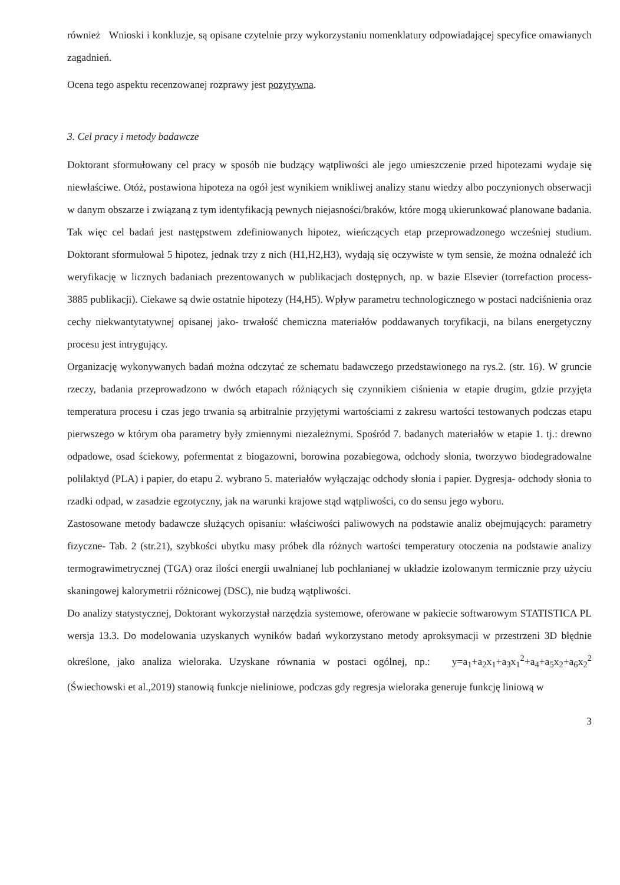również Wnioski i konkluzje, są opisane czytelnie przy wykorzystaniu nomenklatury odpowiadającej specyfice omawianych zagadnień.
Ocena tego aspektu recenzowanej rozprawy jest pozytywna.
3. Cel pracy i metody badawcze
Doktorant sformułowany cel pracy w sposób nie budzący wątpliwości ale jego umieszczenie przed hipotezami wydaje się niewłaściwe. Otóż, postawiona hipoteza na ogół jest wynikiem wnikliwej analizy stanu wiedzy albo poczynionych obserwacji w danym obszarze i związaną z tym identyfikacją pewnych niejasności/braków, które mogą ukierunkować planowane badania. Tak więc cel badań jest następstwem zdefiniowanych hipotez, wieńczących etap przeprowadzonego wcześniej studium. Doktorant sformułował 5 hipotez, jednak trzy z nich (H1,H2,H3), wydają się oczywiste w tym sensie, że można odnaleźć ich weryfikację w licznych badaniach prezentowanych w publikacjach dostępnych, np. w bazie Elsevier (torrefaction process- 3885 publikacji). Ciekawe są dwie ostatnie hipotezy (H4,H5). Wpływ parametru technologicznego w postaci nadciśnienia oraz cechy niekwantytatywnej opisanej jako- trwałość chemiczna materiałów poddawanych toryfikacji, na bilans energetyczny procesu jest intrygujący.
Organizację wykonywanych badań można odczytać ze schematu badawczego przedstawionego na rys.2. (str. 16). W gruncie rzeczy, badania przeprowadzono w dwóch etapach różniących się czynnikiem ciśnienia w etapie drugim, gdzie przyjęta temperatura procesu i czas jego trwania są arbitralnie przyjętymi wartościami z zakresu wartości testowanych podczas etapu pierwszego w którym oba parametry były zmiennymi niezależnymi. Spośród 7. badanych materiałów w etapie 1. tj.: drewno odpadowe, osad ściekowy, pofermentat z biogazowni, borowina pozabiegowa, odchody słonia, tworzywo biodegradowalne polilaktyd (PLA) i papier, do etapu 2. wybrano 5. materiałów wyłączając odchody słonia i papier. Dygresja- odchody słonia to rzadki odpad, w zasadzie egzotyczny, jak na warunki krajowe stąd wątpliwości, co do sensu jego wyboru.
Zastosowane metody badawcze służących opisaniu: właściwości paliwowych na podstawie analiz obejmujących: parametry fizyczne- Tab. 2 (str.21), szybkości ubytku masy próbek dla różnych wartości temperatury otoczenia na podstawie analizy termograwimetrycznej (TGA) oraz ilości energii uwalnianej lub pochłanianej w układzie izolowanym termicznie przy użyciu skaningowej kalorymetrii różnicowej (DSC), nie budzą wątpliwości.
Do analizy statystycznej, Doktorant wykorzystał narzędzia systemowe, oferowane w pakiecie softwarowym STATISTICA PL wersja 13.3. Do modelowania uzyskanych wyników badań wykorzystano metody aproksymacji w przestrzeni 3D błędnie określone, jako analiza wieloraka. Uzyskane równania w postaci ogólnej, np.: y=a<sub>1</sub>+a<sub>2</sub>x<sub>1</sub>+a<sub>3</sub>x<sub>1</sub><sup>2</sup>+a<sub>4</sub>+a<sub>5</sub>x<sub>2</sub>+a<sub>6</sub>x<sub>2</sub><sup>2</sup> (Świechowski et al.,2019) stanowią funkcje nieliniowe, podczas gdy regresja wieloraka generuje funkcję liniową w
3